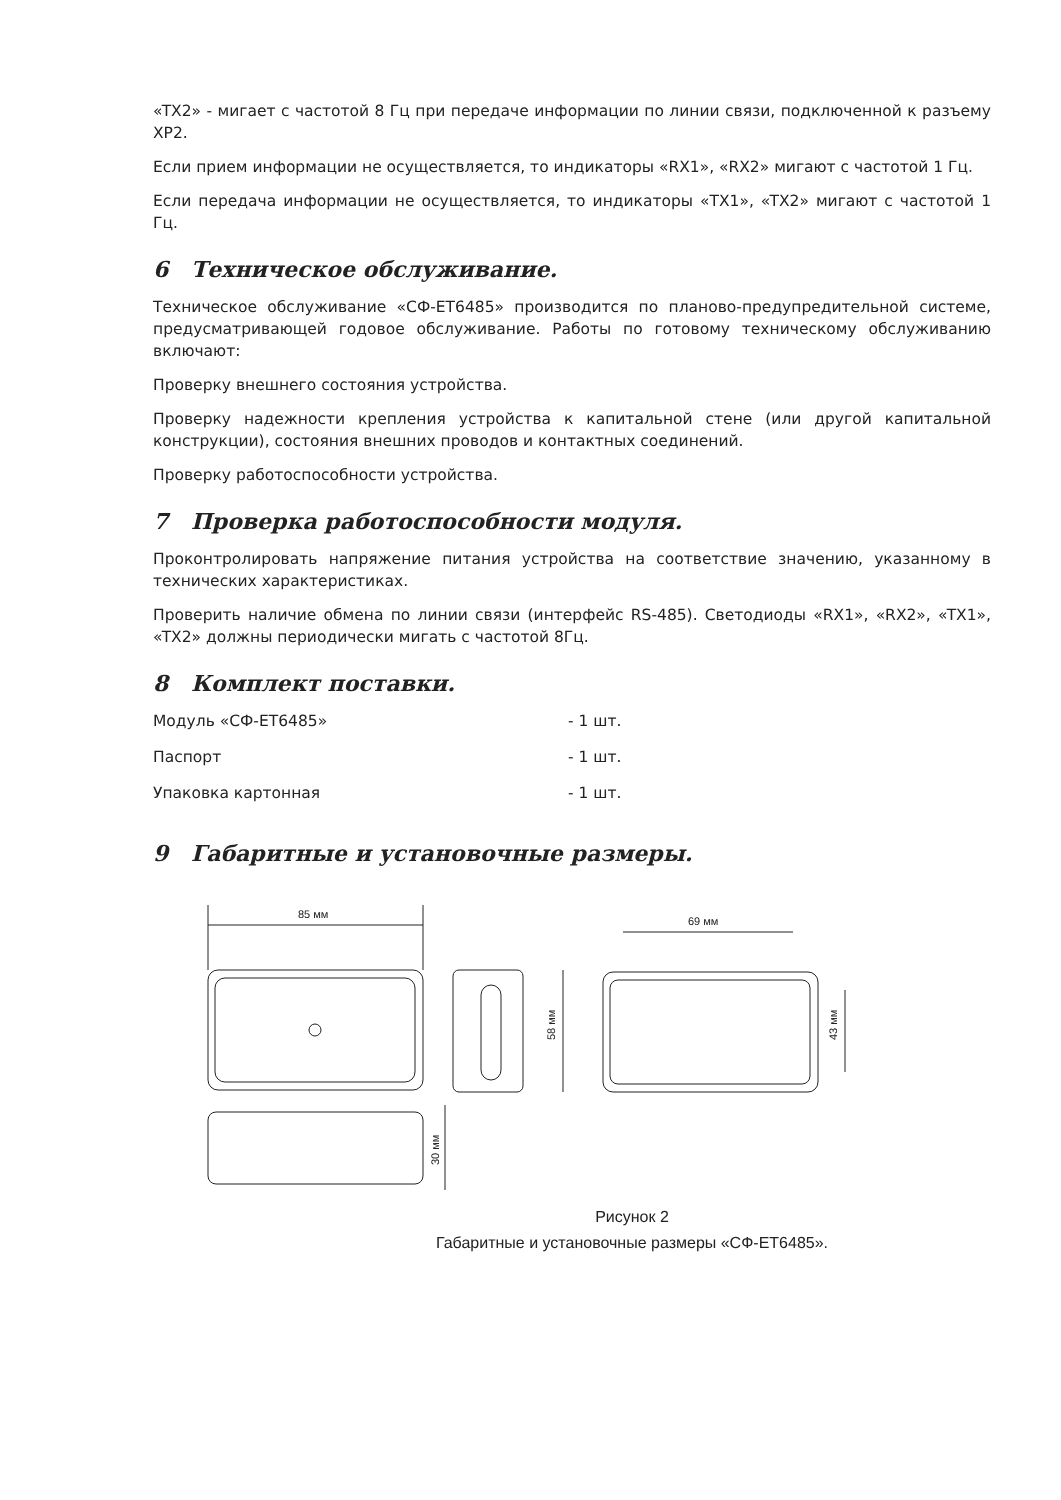«TX2» - мигает с частотой 8 Гц при передаче информации по линии связи, подключенной к разъему XP2.
Если прием информации не осуществляется, то индикаторы «RX1», «RX2» мигают с частотой 1 Гц.
Если передача информации не осуществляется, то индикаторы «TX1», «TX2» мигают с частотой 1 Гц.
6 Техническое обслуживание.
Техническое обслуживание «СФ-ЕТ6485» производится по планово-предупредительной системе, предусматривающей годовое обслуживание. Работы по готовому техническому обслуживанию включают:
Проверку внешнего состояния устройства.
Проверку надежности крепления устройства к капитальной стене (или другой капитальной конструкции), состояния внешних проводов и контактных соединений.
Проверку работоспособности устройства.
7 Проверка работоспособности модуля.
Проконтролировать напряжение питания устройства на соответствие значению, указанному в технических характеристиках.
Проверить наличие обмена по линии связи (интерфейс RS-485). Светодиоды «RX1», «RX2», «TX1», «TX2» должны периодически мигать с частотой 8Гц.
8 Комплект поставки.
| Модуль «СФ-ЕТ6485» | - 1 шт. |
| Паспорт | - 1 шт. |
| Упаковка картонная | - 1 шт. |
9 Габаритные и установочные размеры.
85 мм
58 мм
69 мм
43 мм
30 мм
Рисунок 2
Габаритные и установочные размеры «СФ-ЕТ6485».